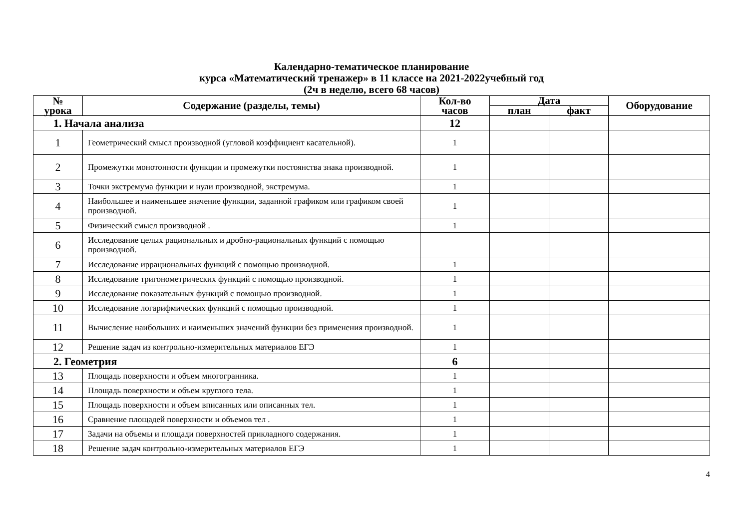Календарно-тематическое планирование
курса «Математический тренажер» в 11 классе на 2021-2022учебный год
(2ч в неделю, всего 68 часов)
| № урока | Содержание (разделы, темы) | Кол-во часов | Дата | | Оборудование |
| --- | --- | --- | --- | --- | --- |
| | | | план | факт | |
| 1. Начала анализа | | 12 | | | |
| 1 | Геометрический смысл производной (угловой коэффициент касательной). | 1 | | | |
| 2 | Промежутки монотонности функции и промежутки постоянства знака производной. | 1 | | | |
| 3 | Точки экстремума функции и нули производной, экстремума. | 1 | | | |
| 4 | Наибольшее и наименьшее значение функции, заданной графиком или графиком своей производной. | 1 | | | |
| 5 | Физический смысл производной . | 1 | | | |
| 6 | Исследование целых рациональных и дробно-рациональных функций с помощью производной. | | | | |
| 7 | Исследование иррациональных функций с помощью производной. | 1 | | | |
| 8 | Исследование тригонометрических функций с помощью производной. | 1 | | | |
| 9 | Исследование показательных функций с помощью производной. | 1 | | | |
| 10 | Исследование логарифмических функций с помощью производной. | 1 | | | |
| 11 | Вычисление наибольших и наименьших значений функции без применения производной. | 1 | | | |
| 12 | Решение задач из контрольно-измерительных материалов ЕГЭ | 1 | | | |
| 2. Геометрия | | 6 | | | |
| 13 | Площадь поверхности и объем многогранника. | 1 | | | |
| 14 | Площадь поверхности и объем круглого тела. | 1 | | | |
| 15 | Площадь поверхности и объем вписанных или описанных тел. | 1 | | | |
| 16 | Сравнение площадей поверхности и объемов тел . | 1 | | | |
| 17 | Задачи на объемы и площади поверхностей прикладного содержания. | 1 | | | |
| 18 | Решение задач контрольно-измерительных материалов ЕГЭ | 1 | | | |
4